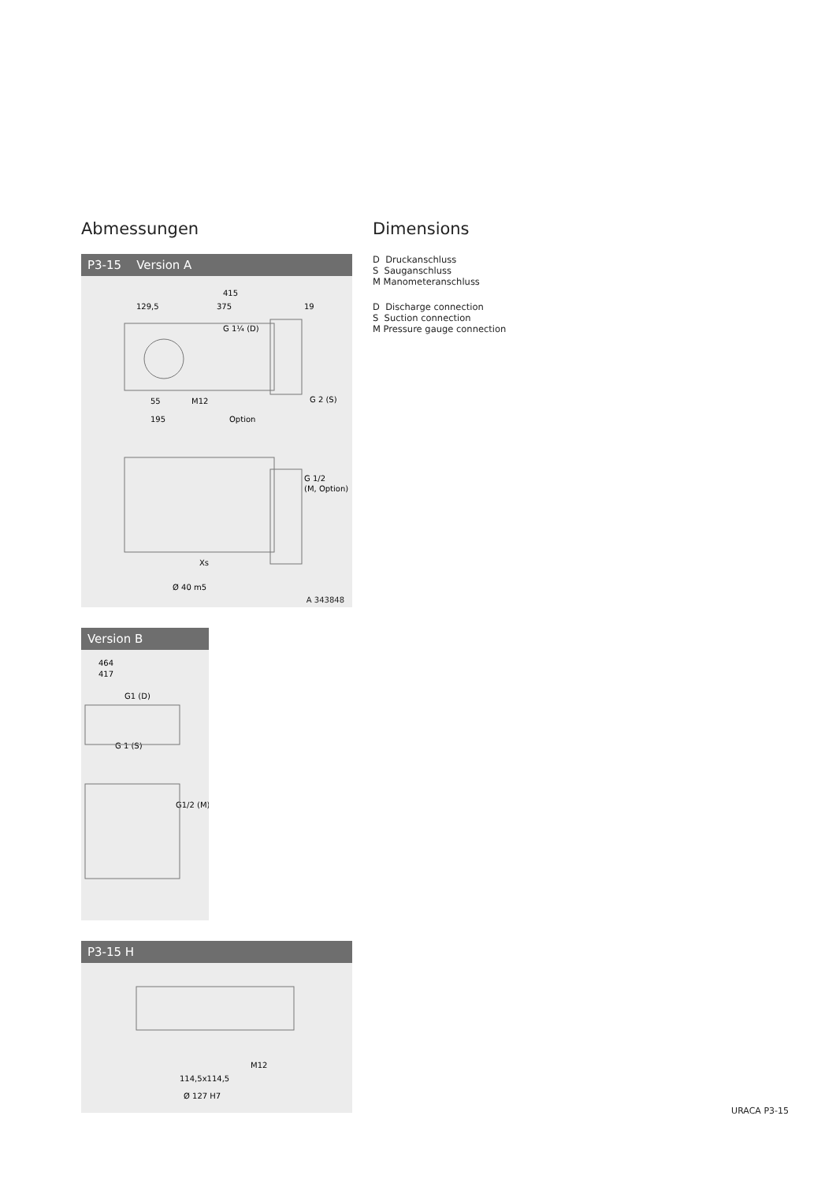Abmessungen
P3-15 Version A
415
129,5
375
19
G 1¼ (D)
G 2 (S)
Option
195
55
M12
G 1/2
(M, Option)
Xs
Ø 40 m5
A 343848
Version B
464
417
G1 (D)
G 1 (S)
G1/2 (M)
P3-15 H
114,5x114,5
Ø 127 H7
M12
Dimensions
D Druckanschluss
S Sauganschluss
M Manometeranschluss
D Discharge connection
S Suction connection
M Pressure gauge connection
URACA P3-15